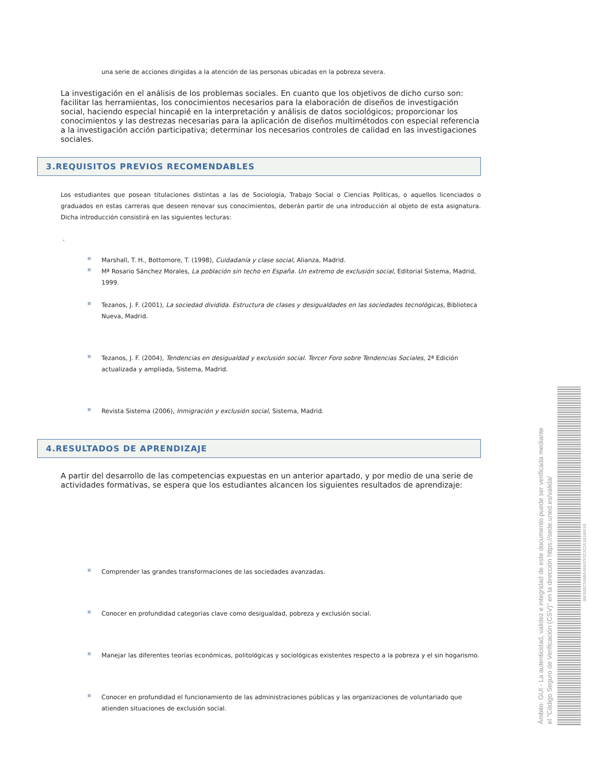una serie de acciones dirigidas a la atención de las personas ubicadas en la pobreza severa.
La investigación en el análisis de los problemas sociales. En cuanto que los objetivos de dicho curso son: facilitar las herramientas, los conocimientos necesarios para la elaboración de diseños de investigación social, haciendo especial hincapié en la interpretación y análisis de datos sociológicos; proporcionar los conocimientos y las destrezas necesarias para la aplicación de diseños multimétodos con especial referencia a la investigación acción participativa; determinar los necesarios controles de calidad en las investigaciones sociales.
3.REQUISITOS PREVIOS RECOMENDABLES
Los estudiantes que posean titulaciones distintas a las de Sociología, Trabajo Social o Ciencias Políticas, o aquellos licenciados o graduados en estas carreras que deseen renovar sus conocimientos, deberán partir de una introducción al objeto de esta asignatura. Dicha introducción consistirá en las siguientes lecturas:
.
Marshall, T. H., Bottomore, T. (1998), Cuidadanía y clase social, Alianza, Madrid.
Mª Rosario Sánchez Morales, La población sin techo en España. Un extremo de exclusión social, Editorial Sistema, Madrid, 1999.
Tezanos, J. F. (2001), La sociedad dividida. Estructura de clases y desigualdades en las sociedades tecnológicas, Biblioteca Nueva, Madrid.
Tezanos, J. F. (2004), Tendencias en desigualdad y exclusión social. Tercer Foro sobre Tendencias Sociales, 2ª Edición actualizada y ampliada, Sistema, Madrid.
Revista Sistema (2006), Inmigración y exclusión social, Sistema, Madrid.
4.RESULTADOS DE APRENDIZAJE
A partir del desarrollo de las competencias expuestas en un anterior apartado, y por medio de una serie de actividades formativas, se espera que los estudiantes alcancen los siguientes resultados de aprendizaje:
Comprender las grandes transformaciones de las sociedades avanzadas.
Conocer en profundidad categorías clave como desigualdad, pobreza y exclusión social.
Manejar las diferentes teorías económicas, politológicas y sociológicas existentes respecto a la pobreza y el sin hogarismo.
Conocer en profundidad el funcionamiento de las administraciones públicas y las organizaciones de voluntariado que atienden situaciones de exclusión social.
Ámbito: GUI - La autenticidad, validez e integridad de este documento puede ser verificada mediante
el "Código Seguro de Verificación (CSV)" en la dirección https://sede.uned.es/valida/
3BFE85C509BA4FA07F5C622A1B18661B